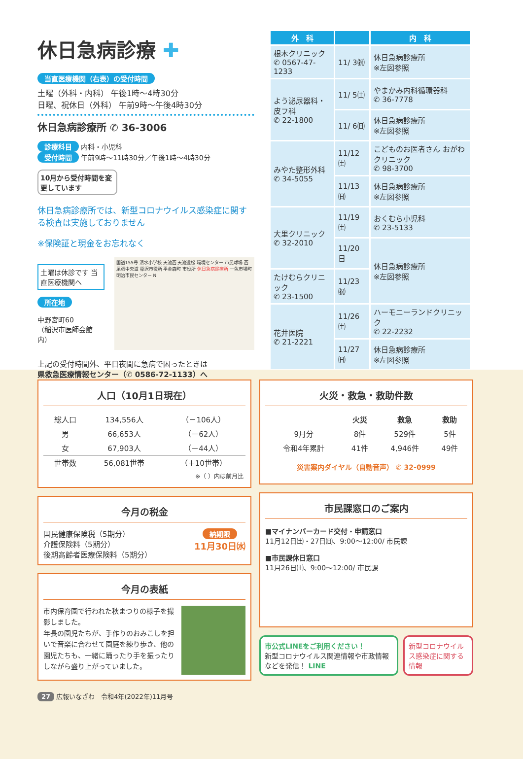休日急病診療 ✚
当直医療機関（右表）の受付時間
土曜（外科・内科） 午後1時～4時30分
日曜、祝休日（外科） 午前9時～午後4時30分
休日急病診療所 ✆ 36-3006
診療科目 内科・小児科
受付時間 午前9時～11時30分／午後1時～4時30分
10月から受付時間を変更しています
休日急病診療所では、新型コロナウイルス感染症に関する検査は実施しておりません
※保険証と現金をお忘れなく
土曜は休診です 当直医療機関へ
所在地
中野宮町60
（稲沢市医師会館内）
国道155号 清水小学校 天池西 天池遠松 環境センター 市民球場 西尾張中央道 稲沢市役所 平金森町 市役所 休日急病診療所 一色市場町 明治市民センター N
上記の受付時間外、平日夜間に急病で困ったときは
県救急医療情報センター（✆ 0586-72-1133）へ
| 外 科 | | 内 科 |
| --- | --- | --- |
| 根木クリニック ✆ 0567-47-1233 | 11/ 3㈷ | 休日急病診療所 ※左図参照 |
| よう泌尿器科・皮フ科 ✆ 22-1800 | 11/ 5㈯ | やまかみ内科循環器科 ✆ 36-7778 |
| | 11/ 6㈰ | 休日急病診療所 ※左図参照 |
| みやた整形外科 ✆ 34-5055 | 11/12㈯ | こどものお医者さん おがわクリニック ✆ 98-3700 |
| | 11/13㈰ | 休日急病診療所 ※左図参照 |
| 大里クリニック ✆ 32-2010 | 11/19㈯ | おくむら小児科 ✆ 23-5133 |
| | 11/20 日 | 休日急病診療所 ※左図参照 |
| たけむらクリニック ✆ 23-1500 | 11/23㈷ | |
| 花井医院 ✆ 21-2221 | 11/26㈯ | ハーモニーランドクリニック ✆ 22-2232 |
| | 11/27㈰ | 休日急病診療所 ※左図参照 |
人口（10月1日現在）
| 総人口 | 134,556人 | （－106人） |
| 男 | 66,653人 | （－62人） |
| 女 | 67,903人 | （－44人） |
| 世帯数 | 56,081世帯 | （＋10世帯） |
※（ ）内は前月比
今月の税金
国民健康保険税（5期分）
介護保険料（5期分）
後期高齢者医療保険料（5期分）
納期限
11月30日㈬
今月の表紙
市内保育園で行われた秋まつりの様子を撮影しました。
年長の園児たちが、手作りのおみこしを担いで音楽に合わせて園庭を練り歩き、他の園児たちも、一緒に踊ったり手を振ったりしながら盛り上がっていました。
火災・救急・救助件数
| | 火災 | 救急 | 救助 |
| --- | --- | --- | --- |
| 9月分 | 8件 | 529件 | 5件 |
| 令和4年累計 | 41件 | 4,946件 | 49件 |
災害案内ダイヤル（自動音声） ✆ 32-0999
市民課窓口のご案内
■マイナンバーカード交付・申請窓口
11月12日㈯・27日㈰、9:00～12:00/ 市民課
■市民課休日窓口
11月26日㈯、9:00～12:00/ 市民課
市公式LINEをご利用ください！
新型コロナウイルス関連情報や市政情報などを発信！ LINE
新型コロナウイルス感染症に関する情報
27 広報いなざわ　令和4年(2022年)11月号